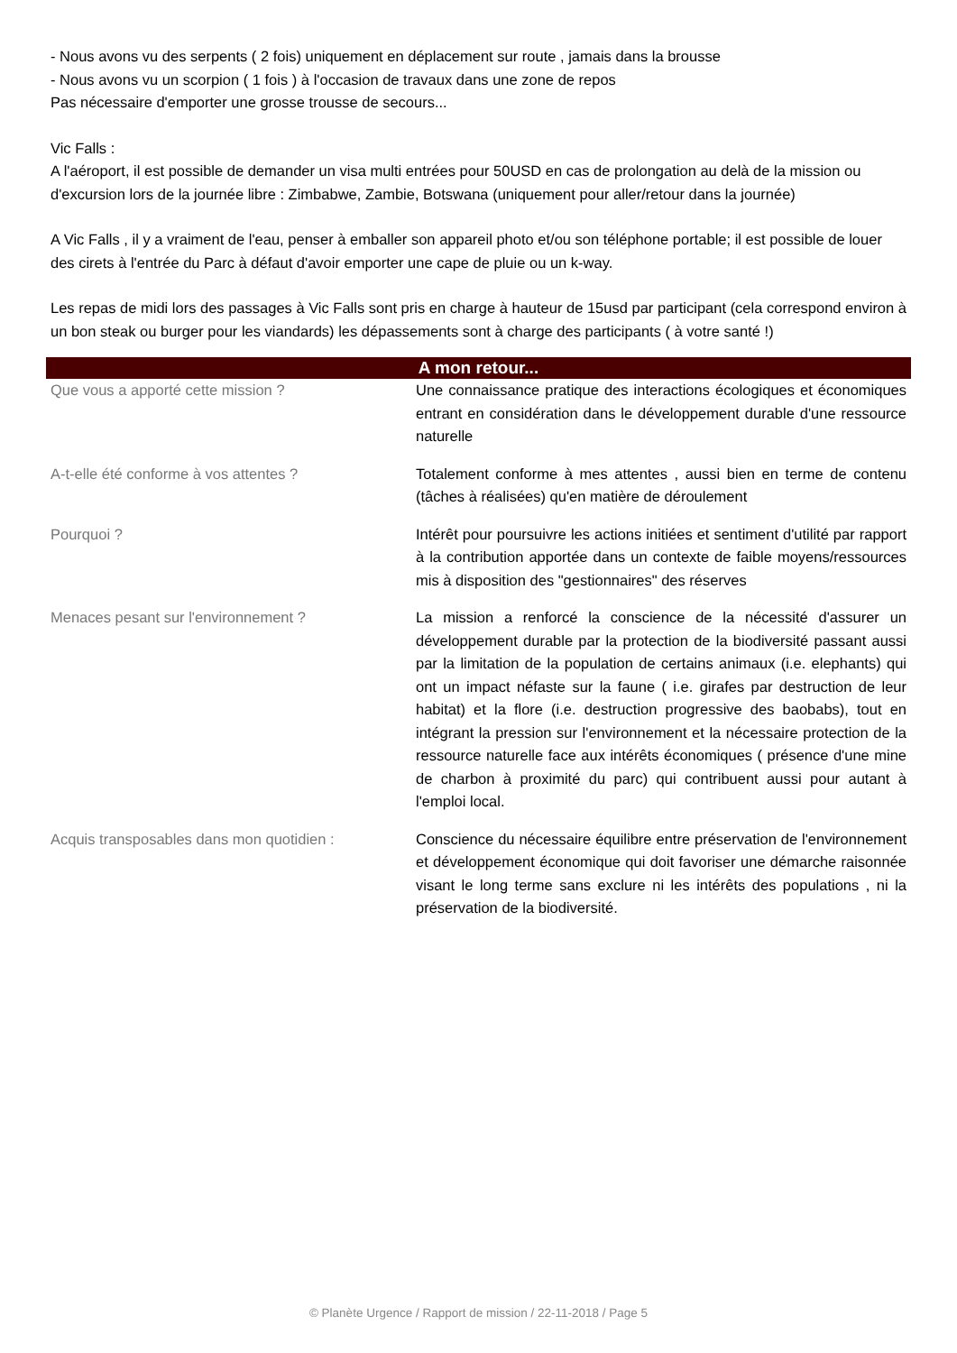- Nous avons vu des serpents ( 2 fois) uniquement en déplacement sur route , jamais dans la brousse
- Nous avons vu un scorpion ( 1 fois ) à l'occasion de travaux dans une zone de repos
Pas nécessaire d'emporter une grosse trousse de secours...
Vic Falls :
A l'aéroport, il est possible de demander un visa multi entrées pour 50USD en cas de prolongation au delà de la mission ou d'excursion lors de la journée libre : Zimbabwe, Zambie, Botswana (uniquement pour aller/retour dans la journée)
A Vic Falls , il y a vraiment de l'eau, penser à emballer son appareil photo et/ou son téléphone portable; il est possible de louer des cirets à l'entrée du Parc à défaut d'avoir emporter une cape de pluie ou un k-way.
Les repas de midi lors des passages à Vic Falls sont pris en charge à hauteur de 15usd par participant (cela correspond environ à un bon steak ou burger pour les viandards) les dépassements sont à charge des participants ( à votre santé !)
A mon retour...
| Que vous a apporté cette mission ? | Une connaissance pratique des interactions écologiques et économiques entrant en considération dans le développement durable d'une ressource naturelle |
| A-t-elle été conforme à vos attentes ? | Totalement conforme à mes attentes , aussi bien en terme de contenu (tâches à réalisées) qu'en matière de déroulement |
| Pourquoi ? | Intérêt pour poursuivre les actions initiées et sentiment d'utilité par rapport à la contribution apportée dans un contexte de faible moyens/ressources mis à disposition des "gestionnaires" des réserves |
| Menaces pesant sur l'environnement ? | La mission a renforcé la conscience de la nécessité d'assurer un développement durable par la protection de la biodiversité passant aussi par la limitation de la population de certains animaux (i.e. elephants) qui ont un impact néfaste sur la faune ( i.e. girafes par destruction de leur habitat) et la flore (i.e. destruction progressive des baobabs), tout en intégrant la pression sur l'environnement et la nécessaire protection de la ressource naturelle face aux intérêts économiques ( présence d'une mine de charbon à proximité du parc) qui contribuent aussi pour autant à l'emploi local. |
| Acquis transposables dans mon quotidien : | Conscience du nécessaire équilibre entre préservation de l'environnement et développement économique qui doit favoriser une démarche raisonnée visant le long terme sans exclure ni les intérêts des populations , ni la préservation de la biodiversité. |
© Planète Urgence / Rapport de mission / 22-11-2018 / Page 5